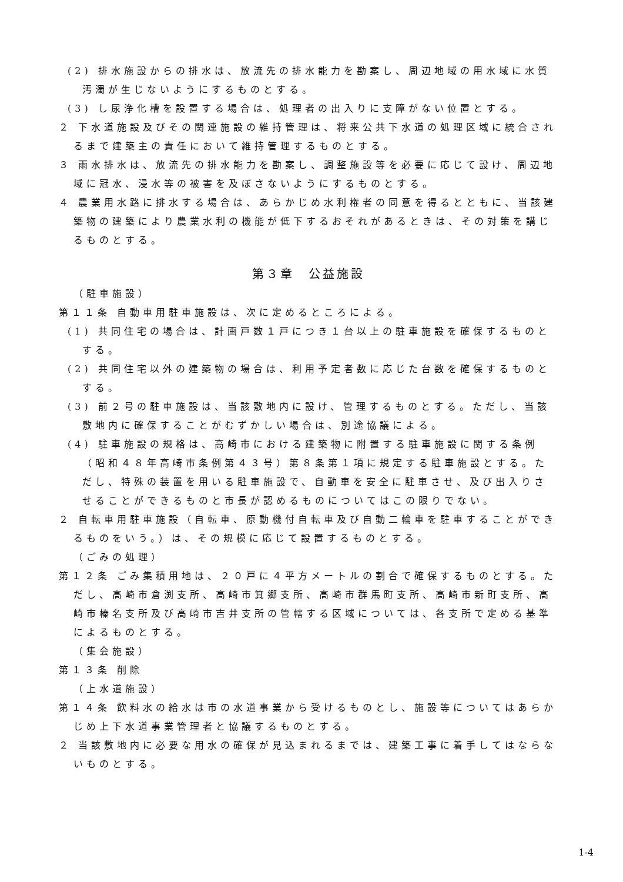(2) 排水施設からの排水は、放流先の排水能力を勘案し、周辺地域の用水域に水質汚濁が生じないようにするものとする。
(3) し尿浄化槽を設置する場合は、処理者の出入りに支障がない位置とする。
２ 下水道施設及びその関連施設の維持管理は、将来公共下水道の処理区域に統合されるまで建築主の責任において維持管理するものとする。
３ 雨水排水は、放流先の排水能力を勘案し、調整施設等を必要に応じて設け、周辺地域に冠水、浸水等の被害を及ぼさないようにするものとする。
４ 農業用水路に排水する場合は、あらかじめ水利権者の同意を得るとともに、当該建築物の建築により農業水利の機能が低下するおそれがあるときは、その対策を講じるものとする。
第３章　公益施設
（駐車施設）
第１１条 自動車用駐車施設は、次に定めるところによる。
(1) 共同住宅の場合は、計画戸数１戸につき１台以上の駐車施設を確保するものとする。
(2) 共同住宅以外の建築物の場合は、利用予定者数に応じた台数を確保するものとする。
(3) 前２号の駐車施設は、当該敷地内に設け、管理するものとする。ただし、当該敷地内に確保することがむずかしい場合は、別途協議による。
(4) 駐車施設の規格は、高崎市における建築物に附置する駐車施設に関する条例（昭和４８年高崎市条例第４３号）第８条第１項に規定する駐車施設とする。ただし、特殊の装置を用いる駐車施設で、自動車を安全に駐車させ、及び出入りさせることができるものと市長が認めるものについてはこの限りでない。
２ 自転車用駐車施設（自転車、原動機付自転車及び自動二輪車を駐車することができるものをいう。）は、その規模に応じて設置するものとする。
（ごみの処理）
第１２条 ごみ集積用地は、２０戸に４平方メートルの割合で確保するものとする。ただし、高崎市倉渕支所、高崎市箕郷支所、高崎市群馬町支所、高崎市新町支所、高崎市榛名支所及び高崎市吉井支所の管轄する区域については、各支所で定める基準によるものとする。
（集会施設）
第１３条 削除
（上水道施設）
第１４条 飲料水の給水は市の水道事業から受けるものとし、施設等についてはあらかじめ上下水道事業管理者と協議するものとする。
２ 当該敷地内に必要な用水の確保が見込まれるまでは、建築工事に着手してはならないものとする。
1-4